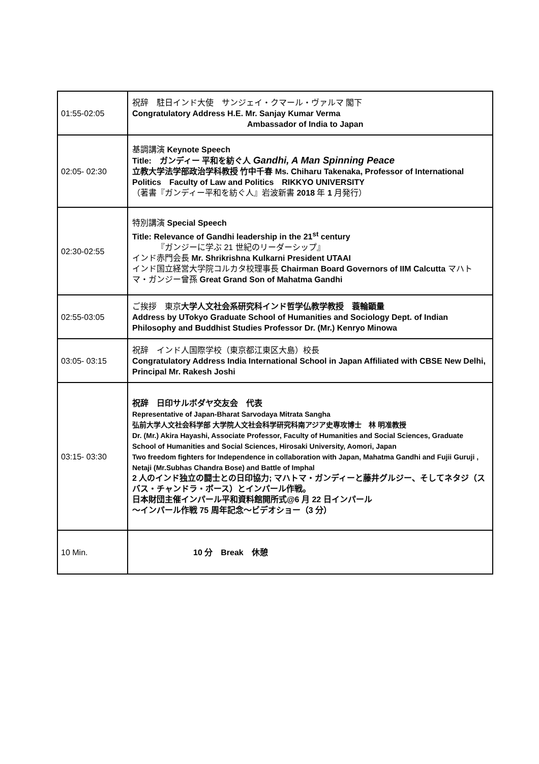| 01:55-02:05 | 祝辞 駐日インド大使 サンジェイ・クマール・ヴァルマ 閣下 Congratulatory Address H.E. Mr. Sanjay Kumar Verma Ambassador of India to Japan |
| 02:05- 02:30 | 基調講演 Keynote Speech Title: ガンディー 平和を紡ぐ人 Gandhi, A Man Spinning Peace 立教大学法学部政治学科教授 竹中千春 Ms. Chiharu Takenaka, Professor of International Politics Faculty of Law and Politics RIKKYO UNIVERSITY （著書『ガンディー平和を紡ぐ人』岩波新書 2018 年 1 月発行） |
| 02:30-02:55 | 特別講演 Special Speech Title: Relevance of Gandhi leadership in the 21<sup>st</sup> century 『ガンジーに学ぶ 21 世紀のリーダーシップ』 インド赤門会長 Mr. Shrikrishna Kulkarni President UTAAI インド国立経営大学院コルカタ校理事長 Chairman Board Governors of IIM Calcutta マハトマ・ガンジー曾孫 Great Grand Son of Mahatma Gandhi |
| 02:55-03:05 | ご挨拶 東京 大学人文社会系研究科インド哲学仏教学教授 蓑輪顕量 Address by UTokyo Graduate School of Humanities and Sociology Dept. of Indian Philosophy and Buddhist Studies Professor Dr. (Mr.) Kenryo Minowa |
| 03:05- 03:15 | 祝辞 インド人国際学校（東京都江東区大島）校長 Congratulatory Address India International School in Japan Affiliated with CBSE New Delhi, Principal Mr. Rakesh Joshi |
| 03:15- 03:30 | 祝辞 日印サルボダヤ交友会 代表 Representative of Japan-Bharat Sarvodaya Mitrata Sangha 弘前大学人文社会科学部 大学院人文社会科学研究科南アジア史専攻博士 林 明准教授 Dr. (Mr.) Akira Hayashi, Associate Professor, Faculty of Humanities and Social Sciences, Graduate School of Humanities and Social Sciences, Hirosaki University, Aomori, Japan Two freedom fighters for Independence in collaboration with Japan, Mahatma Gandhi and Fujii Guruji , Netaji (Mr.Subhas Chandra Bose) and Battle of Imphal 2 人のインド独立の闘士との日印協力; マハトマ・ガンディーと藤井グルジー、そしてネタジ（スバス・チャンドラ・ボース）とインパール作戦。 日本財団主催インパール平和資料館開所式@6 月 22 日インパール 〜インパール作戦 75 周年記念〜ビデオショー（3 分） |
| 10 Min. | 10 分 Break 休憩 |